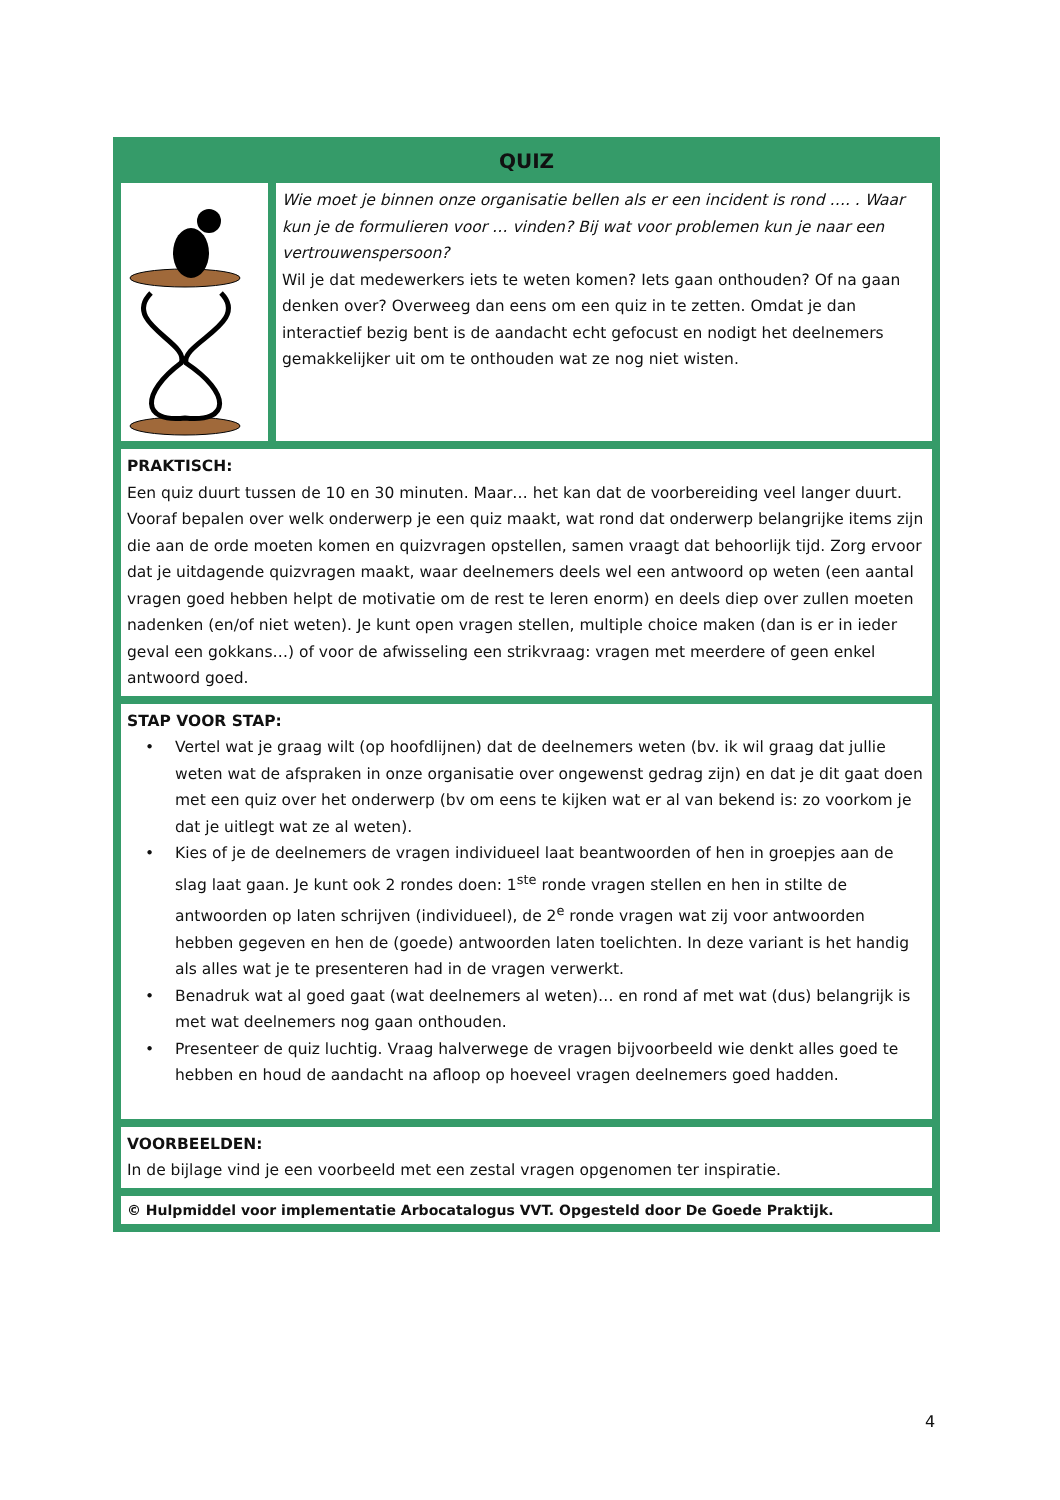QUIZ
Wie moet je binnen onze organisatie bellen als er een incident is rond …. . Waar kun je de formulieren voor … vinden? Bij wat voor problemen kun je naar een vertrouwenspersoon?
Wil je dat medewerkers iets te weten komen? Iets gaan onthouden? Of na gaan denken over? Overweeg dan eens om een quiz in te zetten. Omdat je dan interactief bezig bent is de aandacht echt gefocust en nodigt het deelnemers gemakkelijker uit om te onthouden wat ze nog niet wisten.
PRAKTISCH:
Een quiz duurt tussen de 10 en 30 minuten. Maar… het kan dat de voorbereiding veel langer duurt. Vooraf bepalen over welk onderwerp je een quiz maakt, wat rond dat onderwerp belangrijke items zijn die aan de orde moeten komen en quizvragen opstellen, samen vraagt dat behoorlijk tijd. Zorg ervoor dat je uitdagende quizvragen maakt, waar deelnemers deels wel een antwoord op weten (een aantal vragen goed hebben helpt de motivatie om de rest te leren enorm) en deels diep over zullen moeten nadenken (en/of niet weten). Je kunt open vragen stellen, multiple choice maken (dan is er in ieder geval een gokkans…) of voor de afwisseling een strikvraag: vragen met meerdere of geen enkel antwoord goed.
STAP VOOR STAP:
• Vertel wat je graag wilt (op hoofdlijnen) dat de deelnemers weten (bv. ik wil graag dat jullie weten wat de afspraken in onze organisatie over ongewenst gedrag zijn) en dat je dit gaat doen met een quiz over het onderwerp (bv om eens te kijken wat er al van bekend is: zo voorkom je dat je uitlegt wat ze al weten).
• Kies of je de deelnemers de vragen individueel laat beantwoorden of hen in groepjes aan de slag laat gaan. Je kunt ook 2 rondes doen: 1<sup>ste</sup> ronde vragen stellen en hen in stilte de antwoorden op laten schrijven (individueel), de 2<sup>e</sup> ronde vragen wat zij voor antwoorden hebben gegeven en hen de (goede) antwoorden laten toelichten. In deze variant is het handig als alles wat je te presenteren had in de vragen verwerkt.
• Benadruk wat al goed gaat (wat deelnemers al weten)… en rond af met wat (dus) belangrijk is met wat deelnemers nog gaan onthouden.
• Presenteer de quiz luchtig. Vraag halverwege de vragen bijvoorbeeld wie denkt alles goed te hebben en houd de aandacht na afloop op hoeveel vragen deelnemers goed hadden.
VOORBEELDEN:
In de bijlage vind je een voorbeeld met een zestal vragen opgenomen ter inspiratie.
© Hulpmiddel voor implementatie Arbocatalogus VVT. Opgesteld door De Goede Praktijk.
4